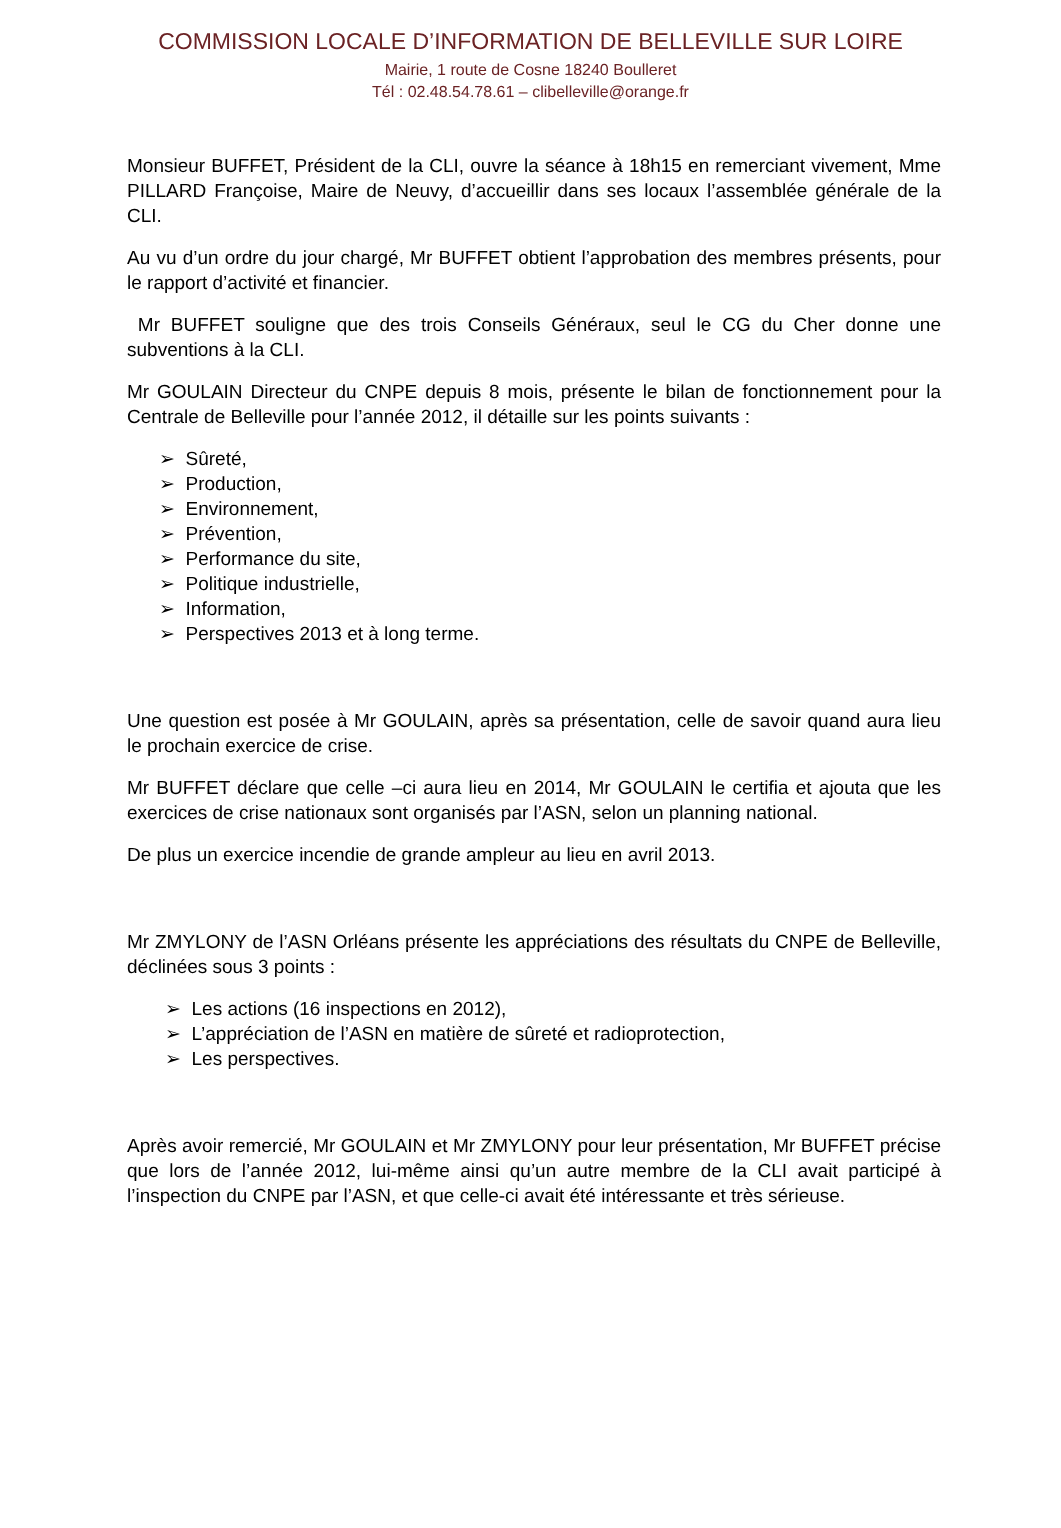COMMISSION LOCALE D’INFORMATION DE BELLEVILLE SUR LOIRE
Mairie, 1 route de Cosne 18240 Boulleret
Tél : 02.48.54.78.61 – clibelleville@orange.fr
Monsieur BUFFET, Président de la CLI, ouvre la séance à 18h15 en remerciant vivement, Mme PILLARD Françoise, Maire de Neuvy, d’accueillir dans ses locaux l’assemblée générale de la CLI.
Au vu d’un ordre du jour chargé, Mr BUFFET obtient l’approbation des membres présents, pour le rapport d’activité et financier.
Mr BUFFET souligne que des trois Conseils Généraux, seul le CG du Cher donne une subventions à la CLI.
Mr GOULAIN Directeur du CNPE depuis 8 mois, présente le bilan de fonctionnement pour la Centrale de Belleville pour l’année 2012, il détaille sur les points suivants :
➢ Sûreté,
➢ Production,
➢ Environnement,
➢ Prévention,
➢ Performance du site,
➢ Politique industrielle,
➢ Information,
➢ Perspectives 2013 et à long terme.
Une question est posée à Mr GOULAIN, après sa présentation, celle de savoir quand aura lieu le prochain exercice de crise.
Mr BUFFET déclare que celle –ci aura lieu en 2014, Mr GOULAIN le certifia et ajouta que les exercices de crise nationaux sont organisés par l’ASN, selon un planning national.
De plus un exercice incendie de grande ampleur au lieu en avril 2013.
Mr ZMYLONY de l’ASN Orléans présente les appréciations des résultats du CNPE de Belleville, déclinées sous 3 points :
➢ Les actions (16 inspections en 2012),
➢ L’appréciation de l’ASN en matière de sûreté et radioprotection,
➢ Les perspectives.
Après avoir remercié, Mr GOULAIN et Mr ZMYLONY pour leur présentation, Mr BUFFET précise que lors de l’année 2012, lui-même ainsi qu’un autre membre de la CLI avait participé à l’inspection du CNPE par l’ASN, et que celle-ci avait été intéressante et très sérieuse.